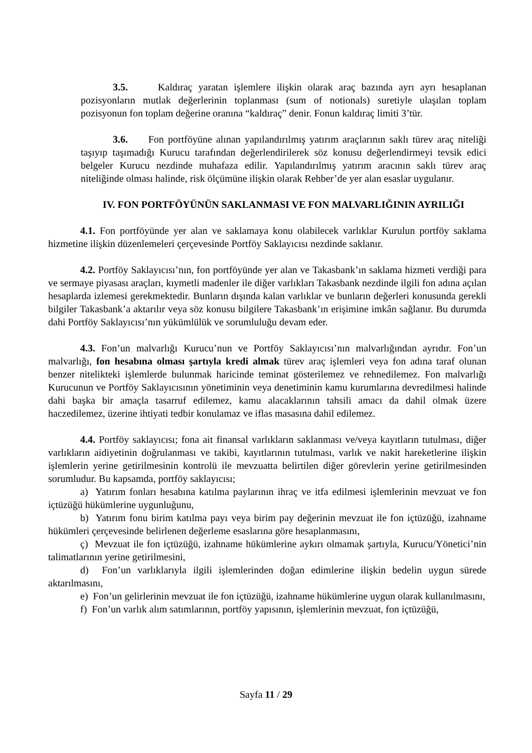3.5. Kaldıraç yaratan işlemlere ilişkin olarak araç bazında ayrı ayrı hesaplanan pozisyonların mutlak değerlerinin toplanması (sum of notionals) suretiyle ulaşılan toplam pozisyonun fon toplam değerine oranına “kaldıraç” denir. Fonun kaldıraç limiti 3’tür.
3.6. Fon portföyüne alınan yapılandırılmış yatırım araçlarının saklı türev araç niteliği taşıyıp taşımadığı Kurucu tarafından değerlendirilerek söz konusu değerlendirmeyi tevsik edici belgeler Kurucu nezdinde muhafaza edilir. Yapılandırılmış yatırım aracının saklı türev araç niteliğinde olması halinde, risk ölçümüne ilişkin olarak Rehber’de yer alan esaslar uygulanır.
IV. FON PORTFÖYÜNÜN SAKLANMASI VE FON MALVARLIĞININ AYRILIĞI
4.1. Fon portföyünde yer alan ve saklamaya konu olabilecek varlıklar Kurulun portföy saklama hizmetine ilişkin düzenlemeleri çerçevesinde Portföy Saklayıcısı nezdinde saklanır.
4.2. Portföy Saklayıcısı’nın, fon portföyünde yer alan ve Takasbank’ın saklama hizmeti verdiği para ve sermaye piyasası araçları, kıymetli madenler ile diğer varlıkları Takasbank nezdinde ilgili fon adına açılan hesaplarda izlemesi gerekmektedir. Bunların dışında kalan varlıklar ve bunların değerleri konusunda gerekli bilgiler Takasbank’a aktarılır veya söz konusu bilgilere Takasbank’ın erişimine imkân sağlanır. Bu durumda dahi Portföy Saklayıcısı’nın yükümlülük ve sorumluluğu devam eder.
4.3. Fon’un malvarlığı Kurucu’nun ve Portföy Saklayıcısı’nın malvarlığından ayrıdır. Fon’un malvarlığı, fon hesabına olması şartıyla kredi almak türev araç işlemleri veya fon adına taraf olunan benzer nitelikteki işlemlerde bulunmak haricinde teminat gösterilemez ve rehnedilemez. Fon malvarlığı Kurucunun ve Portföy Saklayıcısının yönetiminin veya denetiminin kamu kurumlarına devredilmesi halinde dahi başka bir amaçla tasarruf edilemez, kamu alacaklarının tahsili amacı da dahil olmak üzere haczedilemez, üzerine ihtiyati tedbir konulamaz ve iflas masasına dahil edilemez.
4.4. Portföy saklayıcısı; fona ait finansal varlıkların saklanması ve/veya kayıtların tutulması, diğer varlıkların aidiyetinin doğrulanması ve takibi, kayıtlarının tutulması, varlık ve nakit hareketlerine ilişkin işlemlerin yerine getirilmesinin kontrolü ile mevzuatta belirtilen diğer görevlerin yerine getirilmesinden sorumludur. Bu kapsamda, portföy saklayıcısı;
a) Yatırım fonları hesabına katılma paylarının ihraç ve itfa edilmesi işlemlerinin mevzuat ve fon içtüzüğü hükümlerine uygunluğunu,
b) Yatırım fonu birim katılma payı veya birim pay değerinin mevzuat ile fon içtüzüğü, izahname hükümleri çerçevesinde belirlenen değerleme esaslarına göre hesaplanmasını,
ç) Mevzuat ile fon içtüzüğü, izahname hükümlerine aykırı olmamak şartıyla, Kurucu/Yönetici’nin talimatlarının yerine getirilmesini,
d) Fon’un varlıklarıyla ilgili işlemlerinden doğan edimlerine ilişkin bedelin uygun sürede aktarılmasını,
e) Fon’un gelirlerinin mevzuat ile fon içtüzüğü, izahname hükümlerine uygun olarak kullanılmasını,
f) Fon’un varlık alım satımlarının, portföy yapısının, işlemlerinin mevzuat, fon içtüzüğü,
Sayfa 11 / 29